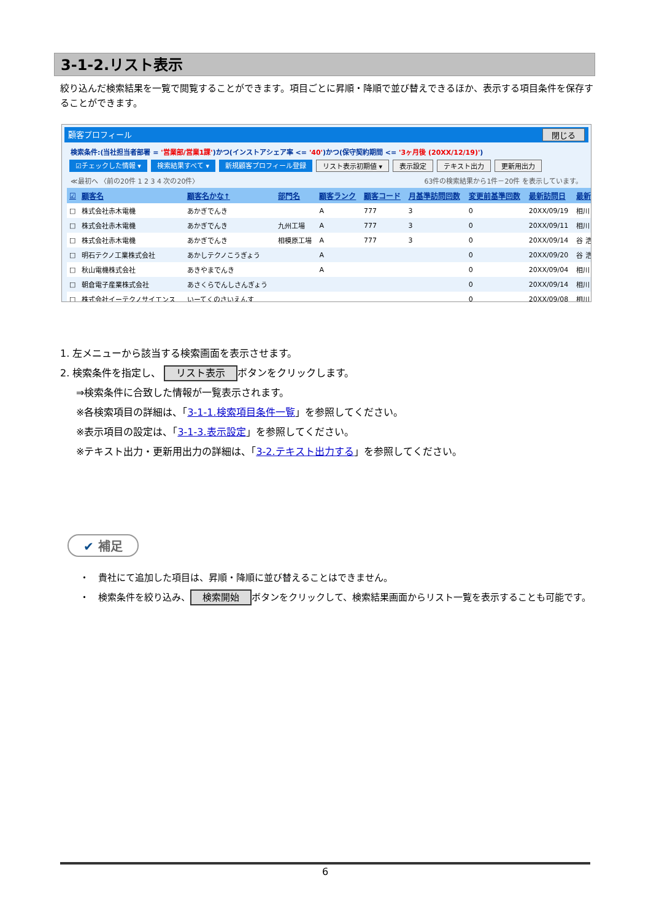3-1-2.リスト表示
絞り込んだ検索結果を一覧で閲覧することができます。項目ごとに昇順・降順で並び替えできるほか、表示する項目条件を保存することができます。
顧客プロフィール 閉じる
検索条件:(当社担当者部署 = '営業部/営業1課')かつ(インストアシェア率 <= '40')かつ(保守契約期間 <= '3ヶ月後 (20XX/12/19)')
☑チェックした情報 ▾ 検索結果すべて ▾ 新規顧客プロフィール登録 リスト表示初期値 ▾ 表示設定 テキスト出力 更新用出力
≪最初へ 〈前の20件 1 2 3 4 次の20件〉 63件の検索結果から1件－20件 を表示しています。
| ☑ | 顧客名 | 顧客名かな↑ | 部門名 | 顧客ランク | 顧客コード | 月基準訪問回数 | 変更前基準回数 | 最新訪問日 | 最新 |
| --- | --- | --- | --- | --- | --- | --- | --- | --- | --- |
| □ | 株式会社赤木電機 | あかぎでんき | | A | 777 | 3 | 0 | 20XX/09/19 | 相川 |
| □ | 株式会社赤木電機 | あかぎでんき | 九州工場 | A | 777 | 3 | 0 | 20XX/09/11 | 相川 |
| □ | 株式会社赤木電機 | あかぎでんき | 相模原工場 | A | 777 | 3 | 0 | 20XX/09/14 | 谷 浩 |
| □ | 明石テクノ工業株式会社 | あかしテクノこうぎょう | | A | | | 0 | 20XX/09/20 | 谷 浩 |
| □ | 秋山電機株式会社 | あきやまでんき | | A | | | 0 | 20XX/09/04 | 相川 |
| □ | 朝倉電子産業株式会社 | あさくらでんしさんぎょう | | | | | 0 | 20XX/09/14 | 相川 |
| □ | 株式会社イーテクノサイエンス | いーてくのさいえんす | | | | | 0 | 20XX/09/08 | 相川 |
1. 左メニューから該当する検索画面を表示させます。
2. 検索条件を指定し、 リスト表示 ボタンをクリックします。
⇒検索条件に合致した情報が一覧表示されます。
※各検索項目の詳細は、「3-1-1.検索項目条件一覧」を参照してください。
※表示項目の設定は、「3-1-3.表示設定」を参照してください。
※テキスト出力・更新用出力の詳細は、「3-2.テキスト出力する」を参照してください。
✔ 補足
・　貴社にて追加した項目は、昇順・降順に並び替えることはできません。
・　検索条件を絞り込み、 検索開始 ボタンをクリックして、検索結果画面からリスト一覧を表示することも可能です。
6